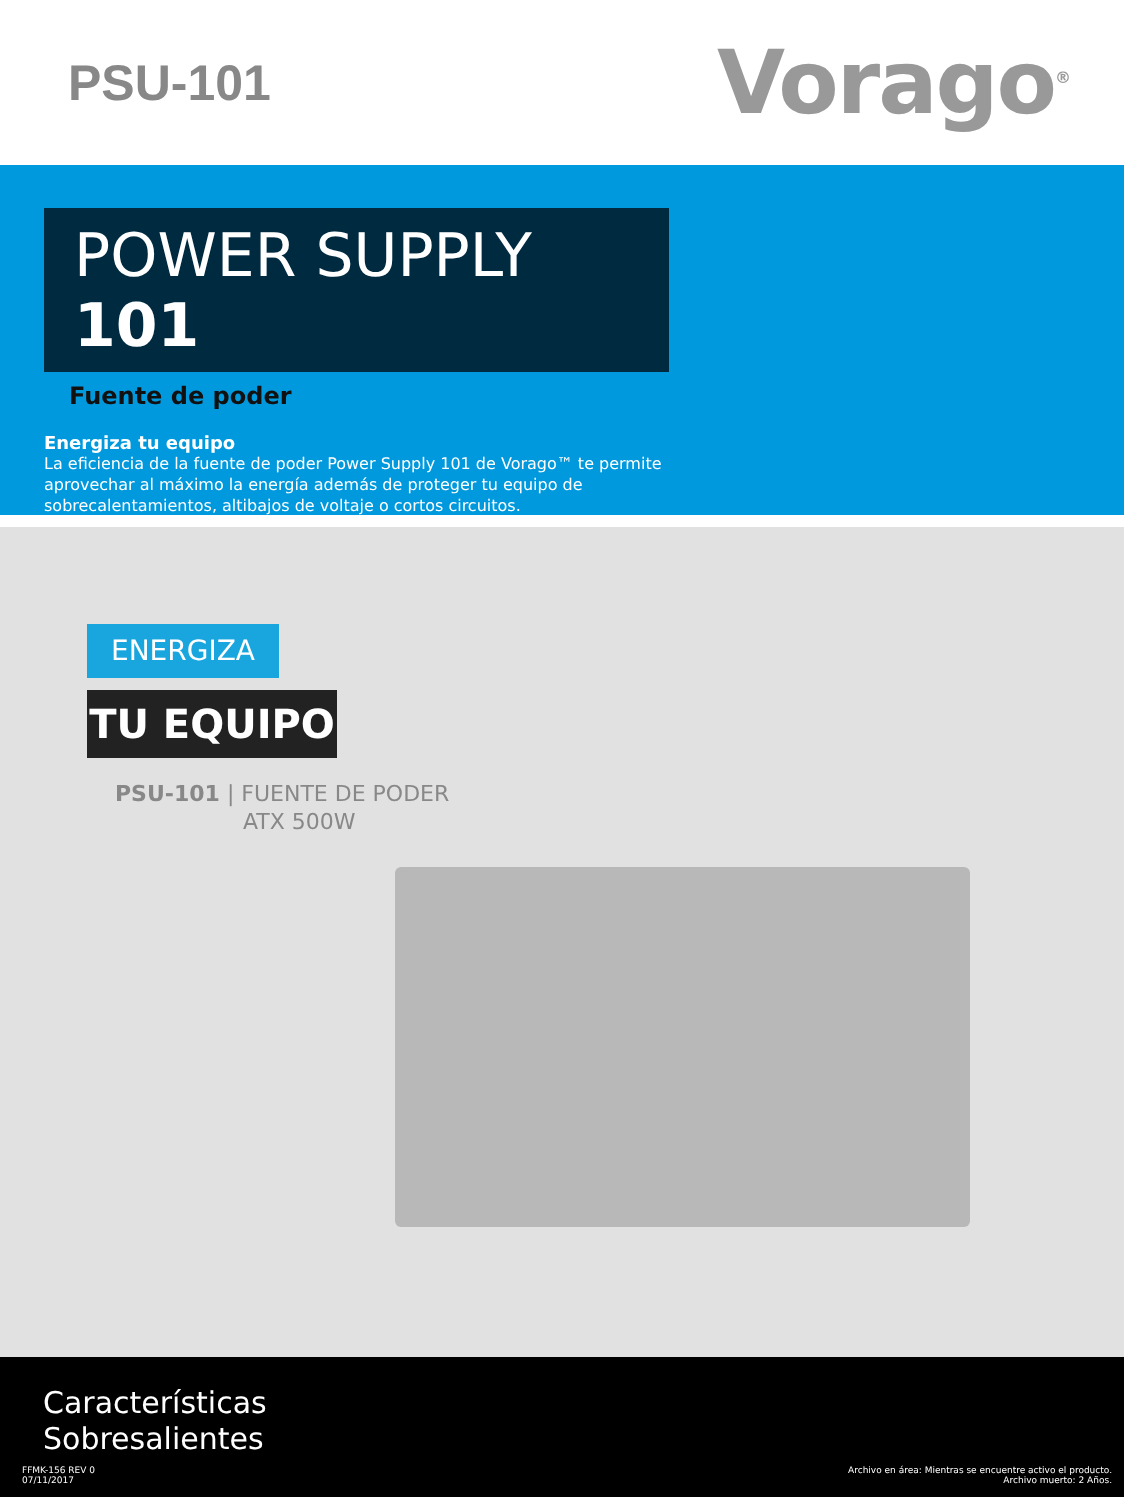PSU-101
Vorago<sup>®</sup>
POWER SUPPLY 101
Fuente de poder
Energiza tu equipo
La eficiencia de la fuente de poder Power Supply 101 de Vorago™ te permite aprovechar al máximo la energía además de proteger tu equipo de sobrecalentamientos, altibajos de voltaje o cortos circuitos.
ENERGIZA
TU EQUIPO
PSU-101 | FUENTE DE PODER
ATX 500W
Características
Sobresalientes
FFMK-156 REV 0
07/11/2017
Archivo en área: Mientras se encuentre activo el producto.
Archivo muerto: 2 Años.